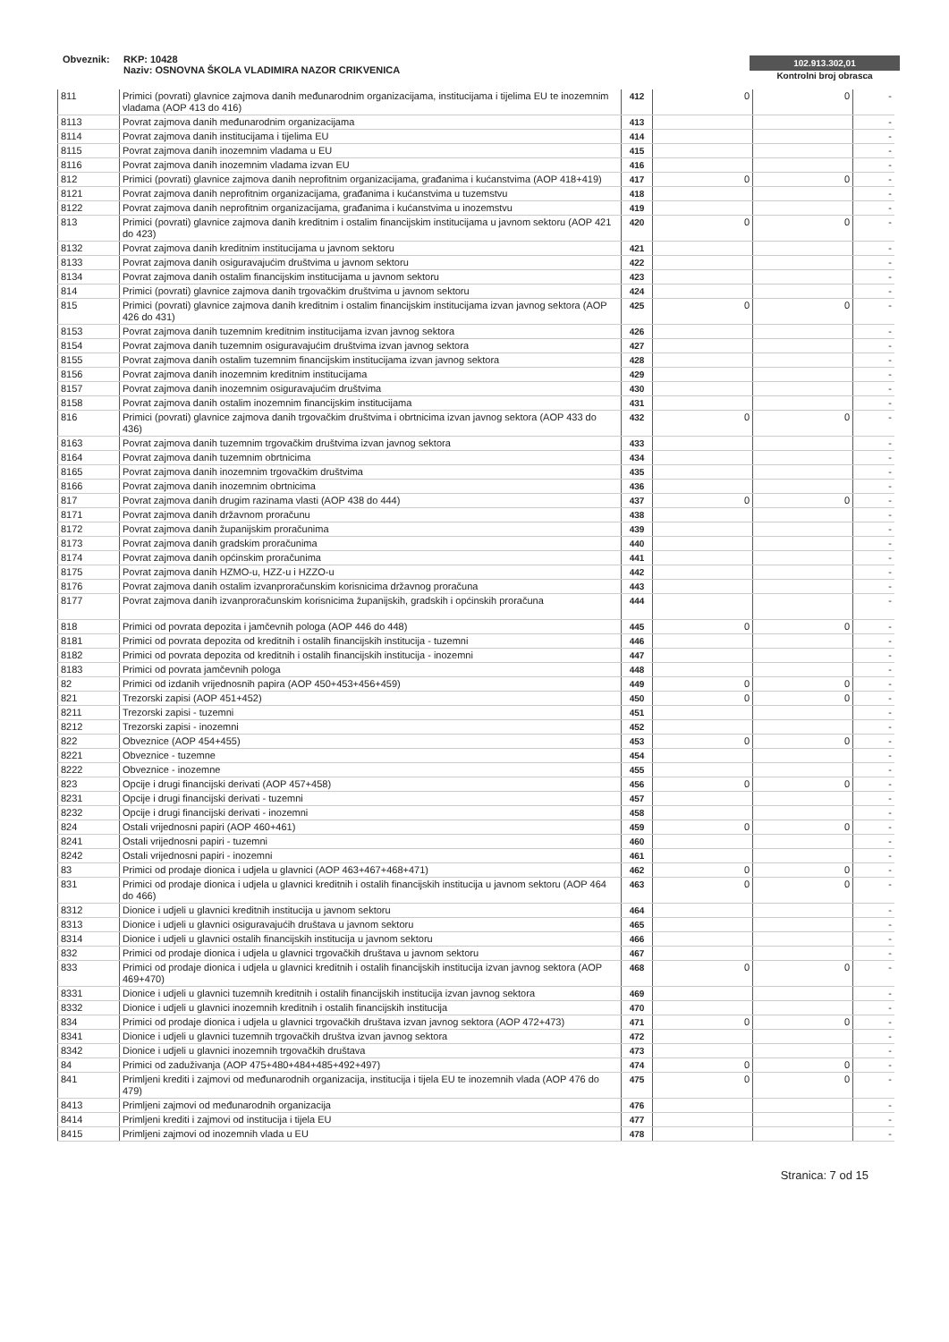Obveznik: RKP: 10428
Naziv: OSNOVNA ŠKOLA VLADIMIRA NAZOR CRIKVENICA
102.913.302,01
Kontrolni broj obrasca
| 811 | Primici (povrati) glavnice zajmova danih međunarodnim organizacijama, institucijama i tijelima EU te inozemnim vladama (AOP 413 do 416) | 412 | 0 | 0 | - |
| 8113 | Povrat zajmova danih međunarodnim organizacijama | 413 | | | - |
| 8114 | Povrat zajmova danih institucijama i tijelima EU | 414 | | | - |
| 8115 | Povrat zajmova danih inozemnim vladama u EU | 415 | | | - |
| 8116 | Povrat zajmova danih inozemnim vladama izvan EU | 416 | | | - |
| 812 | Primici (povrati) glavnice zajmova danih neprofitnim organizacijama, građanima i kućanstvima (AOP 418+419) | 417 | 0 | 0 | - |
| 8121 | Povrat zajmova danih neprofitnim organizacijama, građanima i kućanstvima u tuzemstvu | 418 | | | - |
| 8122 | Povrat zajmova danih neprofitnim organizacijama, građanima i kućanstvima u inozemstvu | 419 | | | - |
| 813 | Primici (povrati) glavnice zajmova danih kreditnim i ostalim financijskim institucijama u javnom sektoru (AOP 421 do 423) | 420 | 0 | 0 | - |
| 8132 | Povrat zajmova danih kreditnim institucijama u javnom sektoru | 421 | | | - |
| 8133 | Povrat zajmova danih osiguravajućim društvima u javnom sektoru | 422 | | | - |
| 8134 | Povrat zajmova danih ostalim financijskim institucijama u javnom sektoru | 423 | | | - |
| 814 | Primici (povrati) glavnice zajmova danih trgovačkim društvima u javnom sektoru | 424 | | | - |
| 815 | Primici (povrati) glavnice zajmova danih kreditnim i ostalim financijskim institucijama izvan javnog sektora (AOP 426 do 431) | 425 | 0 | 0 | - |
| 8153 | Povrat zajmova danih tuzemnim kreditnim institucijama izvan javnog sektora | 426 | | | - |
| 8154 | Povrat zajmova danih tuzemnim osiguravajućim društvima izvan javnog sektora | 427 | | | - |
| 8155 | Povrat zajmova danih ostalim tuzemnim financijskim institucijama izvan javnog sektora | 428 | | | - |
| 8156 | Povrat zajmova danih inozemnim kreditnim institucijama | 429 | | | - |
| 8157 | Povrat zajmova danih inozemnim osiguravajućim društvima | 430 | | | - |
| 8158 | Povrat zajmova danih ostalim inozemnim financijskim institucijama | 431 | | | - |
| 816 | Primici (povrati) glavnice zajmova danih trgovačkim društvima i obrtnicima izvan javnog sektora (AOP 433 do 436) | 432 | 0 | 0 | - |
| 8163 | Povrat zajmova danih tuzemnim trgovačkim društvima izvan javnog sektora | 433 | | | - |
| 8164 | Povrat zajmova danih tuzemnim obrtnicima | 434 | | | - |
| 8165 | Povrat zajmova danih inozemnim trgovačkim društvima | 435 | | | - |
| 8166 | Povrat zajmova danih inozemnim obrtnicima | 436 | | | - |
| 817 | Povrat zajmova danih drugim razinama vlasti (AOP 438 do 444) | 437 | 0 | 0 | - |
| 8171 | Povrat zajmova danih državnom proračunu | 438 | | | - |
| 8172 | Povrat zajmova danih županijskim proračunima | 439 | | | - |
| 8173 | Povrat zajmova danih gradskim proračunima | 440 | | | - |
| 8174 | Povrat zajmova danih općinskim proračunima | 441 | | | - |
| 8175 | Povrat zajmova danih HZMO-u, HZZ-u i HZZO-u | 442 | | | - |
| 8176 | Povrat zajmova danih ostalim izvanproračunskim korisnicima državnog proračuna | 443 | | | - |
| 8177 | Povrat zajmova danih izvanproračunskim korisnicima županijskih, gradskih i općinskih proračuna | 444 | | | - |
| 818 | Primici od povrata depozita i jamčevnih pologa (AOP 446 do 448) | 445 | 0 | 0 | - |
| 8181 | Primici od povrata depozita od kreditnih i ostalih financijskih institucija - tuzemni | 446 | | | - |
| 8182 | Primici od povrata depozita od kreditnih i ostalih financijskih institucija - inozemni | 447 | | | - |
| 8183 | Primici od povrata jamčevnih pologa | 448 | | | - |
| 82 | Primici od izdanih vrijednosnih papira (AOP 450+453+456+459) | 449 | 0 | 0 | - |
| 821 | Trezorski zapisi (AOP 451+452) | 450 | 0 | 0 | - |
| 8211 | Trezorski zapisi - tuzemni | 451 | | | - |
| 8212 | Trezorski zapisi - inozemni | 452 | | | - |
| 822 | Obveznice (AOP 454+455) | 453 | 0 | 0 | - |
| 8221 | Obveznice - tuzemne | 454 | | | - |
| 8222 | Obveznice - inozemne | 455 | | | - |
| 823 | Opcije i drugi financijski derivati (AOP 457+458) | 456 | 0 | 0 | - |
| 8231 | Opcije i drugi financijski derivati - tuzemni | 457 | | | - |
| 8232 | Opcije i drugi financijski derivati - inozemni | 458 | | | - |
| 824 | Ostali vrijednosni papiri (AOP 460+461) | 459 | 0 | 0 | - |
| 8241 | Ostali vrijednosni papiri - tuzemni | 460 | | | - |
| 8242 | Ostali vrijednosni papiri - inozemni | 461 | | | - |
| 83 | Primici od prodaje dionica i udjela u glavnici (AOP 463+467+468+471) | 462 | 0 | 0 | - |
| 831 | Primici od prodaje dionica i udjela u glavnici kreditnih i ostalih financijskih institucija u javnom sektoru (AOP 464 do 466) | 463 | 0 | 0 | - |
| 8312 | Dionice i udjeli u glavnici kreditnih institucija u javnom sektoru | 464 | | | - |
| 8313 | Dionice i udjeli u glavnici osiguravajućih društava u javnom sektoru | 465 | | | - |
| 8314 | Dionice i udjeli u glavnici ostalih financijskih institucija u javnom sektoru | 466 | | | - |
| 832 | Primici od prodaje dionica i udjela u glavnici trgovačkih društava u javnom sektoru | 467 | | | - |
| 833 | Primici od prodaje dionica i udjela u glavnici kreditnih i ostalih financijskih institucija izvan javnog sektora (AOP 469+470) | 468 | 0 | 0 | - |
| 8331 | Dionice i udjeli u glavnici tuzemnih kreditnih i ostalih financijskih institucija izvan javnog sektora | 469 | | | - |
| 8332 | Dionice i udjeli u glavnici inozemnih kreditnih i ostalih financijskih institucija | 470 | | | - |
| 834 | Primici od prodaje dionica i udjela u glavnici trgovačkih društava izvan javnog sektora (AOP 472+473) | 471 | 0 | 0 | - |
| 8341 | Dionice i udjeli u glavnici tuzemnih trgovačkih društva izvan javnog sektora | 472 | | | - |
| 8342 | Dionice i udjeli u glavnici inozemnih trgovačkih društava | 473 | | | - |
| 84 | Primici od zaduživanja (AOP 475+480+484+485+492+497) | 474 | 0 | 0 | - |
| 841 | Primljeni krediti i zajmovi od međunarodnih organizacija, institucija i tijela EU te inozemnih vlada (AOP 476 do 479) | 475 | 0 | 0 | - |
| 8413 | Primljeni zajmovi od međunarodnih organizacija | 476 | | | - |
| 8414 | Primljeni krediti i zajmovi od institucija i tijela EU | 477 | | | - |
| 8415 | Primljeni zajmovi od inozemnih vlada u EU | 478 | | | - |
Stranica: 7 od 15